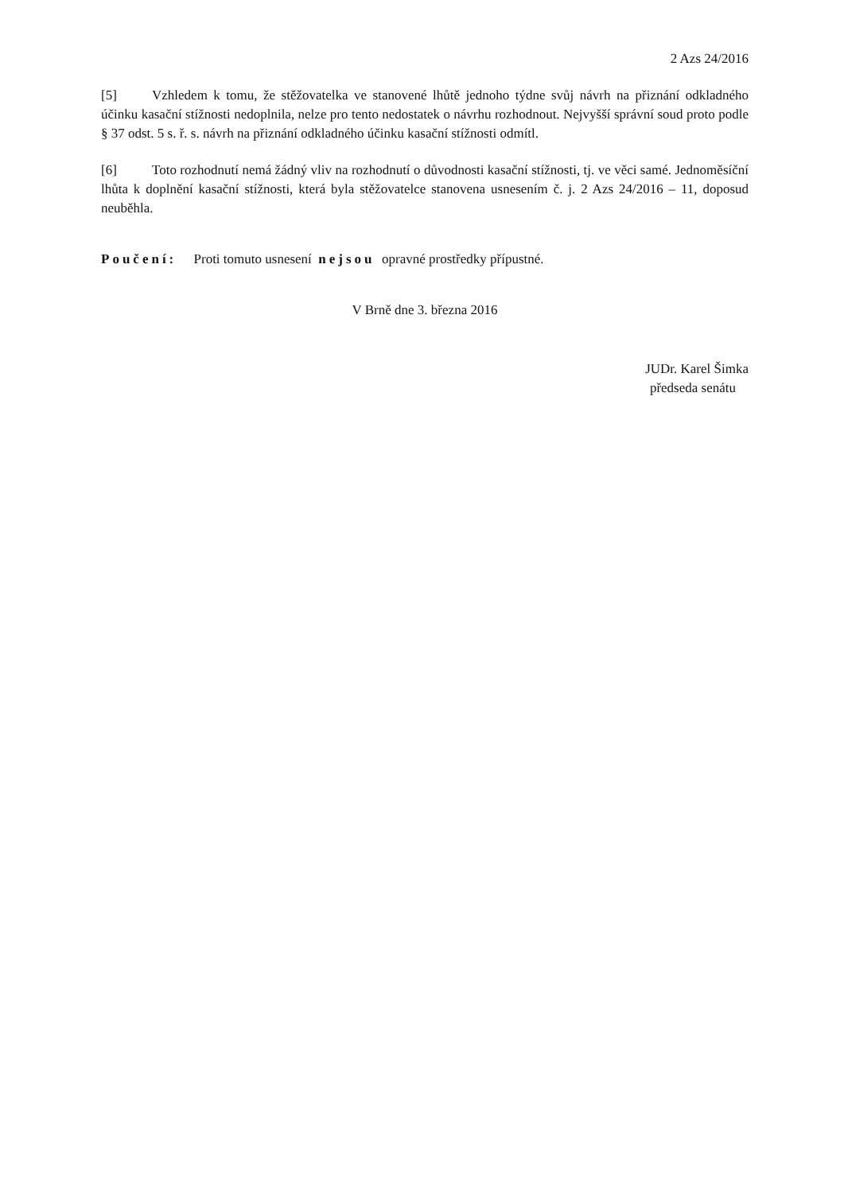2 Azs 24/2016
[5] Vzhledem k tomu, že stěžovatelka ve stanovené lhůtě jednoho týdne svůj návrh na přiznání odkladného účinku kasační stížnosti nedoplnila, nelze pro tento nedostatek o návrhu rozhodnout. Nejvyšší správní soud proto podle § 37 odst. 5 s. ř. s. návrh na přiznání odkladného účinku kasační stížnosti odmítl.
[6] Toto rozhodnutí nemá žádný vliv na rozhodnutí o důvodnosti kasační stížnosti, tj. ve věci samé. Jednoměsíční lhůta k doplnění kasační stížnosti, která byla stěžovatelce stanovena usnesením č. j. 2 Azs 24/2016 – 11, doposud neuběhla.
Poučení: Proti tomuto usnesení nejsou opravné prostředky přípustné.
V Brně dne 3. března 2016
JUDr. Karel Šimka
předseda senátu